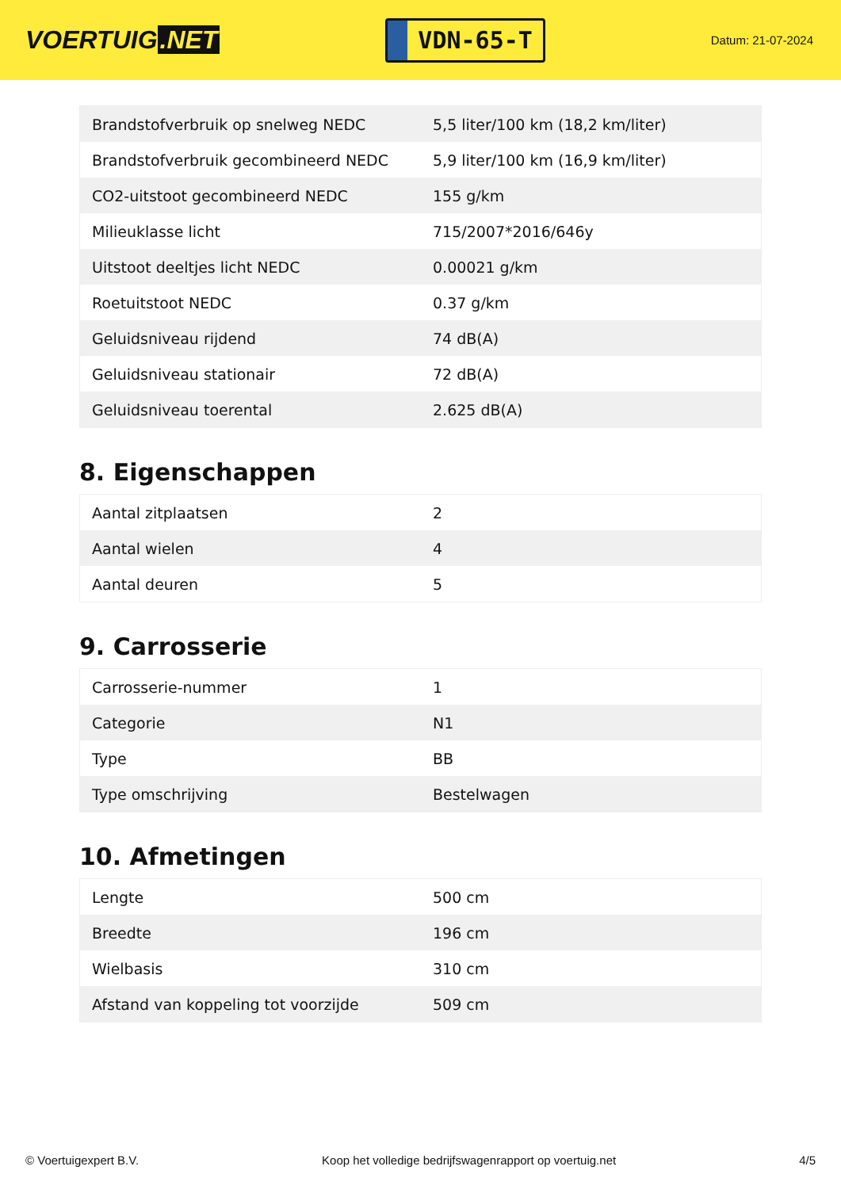VOERTUIG.NET
VDN-65-T
Datum: 21-07-2024
| Brandstofverbruik op snelweg NEDC | 5,5 liter/100 km (18,2 km/liter) |
| Brandstofverbruik gecombineerd NEDC | 5,9 liter/100 km (16,9 km/liter) |
| CO2-uitstoot gecombineerd NEDC | 155 g/km |
| Milieuklasse licht | 715/2007*2016/646y |
| Uitstoot deeltjes licht NEDC | 0.00021 g/km |
| Roetuitstoot NEDC | 0.37 g/km |
| Geluidsniveau rijdend | 74 dB(A) |
| Geluidsniveau stationair | 72 dB(A) |
| Geluidsniveau toerental | 2.625 dB(A) |
8. Eigenschappen
| Aantal zitplaatsen | 2 |
| Aantal wielen | 4 |
| Aantal deuren | 5 |
9. Carrosserie
| Carrosserie-nummer | 1 |
| Categorie | N1 |
| Type | BB |
| Type omschrijving | Bestelwagen |
10. Afmetingen
| Lengte | 500 cm |
| Breedte | 196 cm |
| Wielbasis | 310 cm |
| Afstand van koppeling tot voorzijde | 509 cm |
© Voertuigexpert B.V. Koop het volledige bedrijfswagenrapport op voertuig.net 4/5